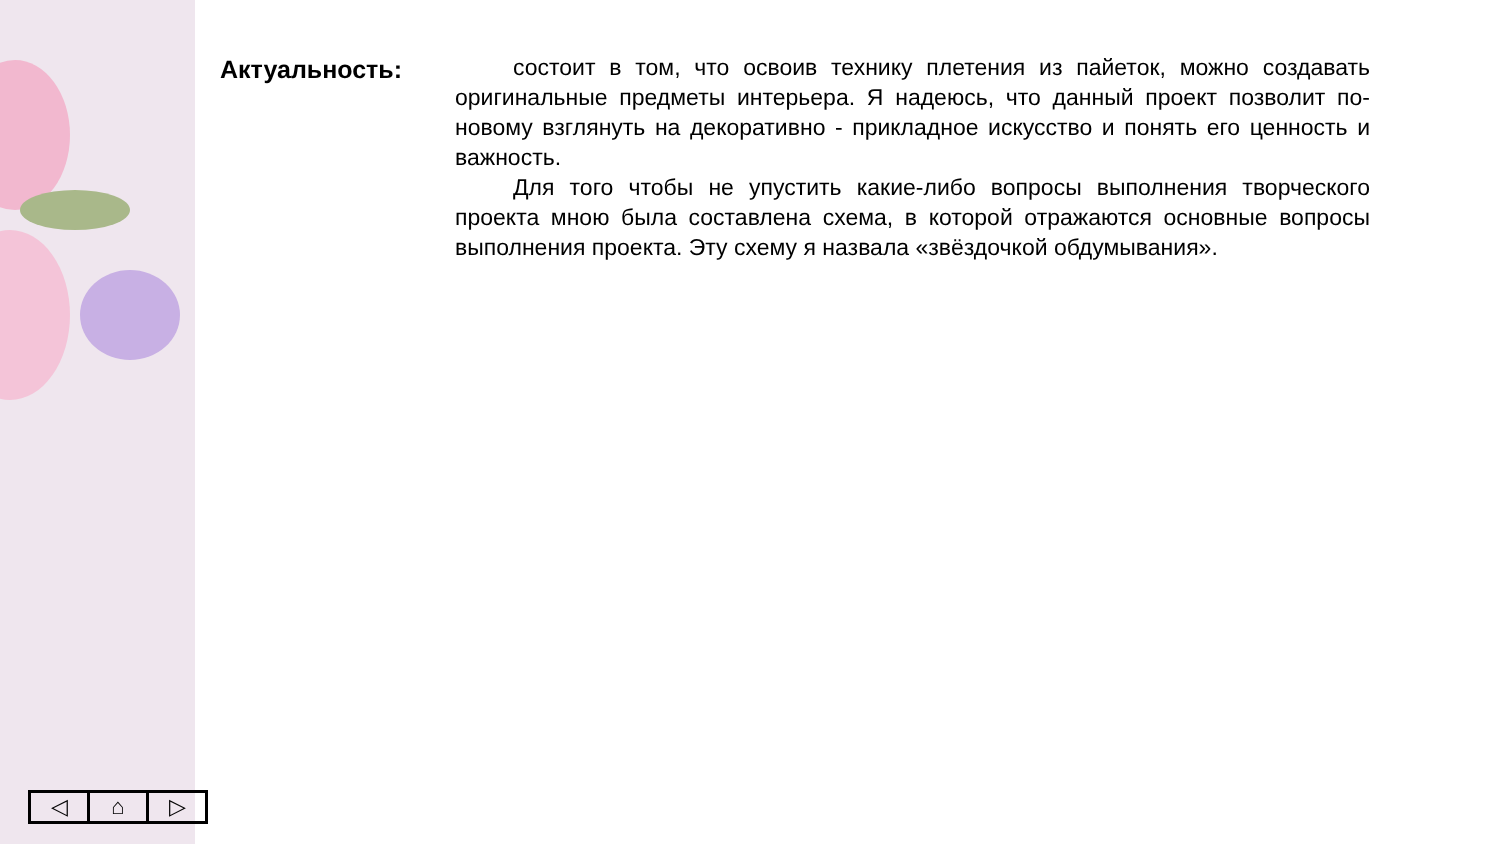Актуальность:
состоит в том, что освоив технику плетения из пайеток, можно создавать оригинальные предметы интерьера. Я надеюсь, что данный проект позволит по-новому взглянуть на декоративно - прикладное искусство и понять его ценность и важность.
Для того чтобы не упустить какие-либо вопросы выполнения творческого проекта мною была составлена схема, в которой отражаются основные вопросы выполнения проекта. Эту схему я назвала «звёздочкой обдумывания».
◁ ⌂ ▷